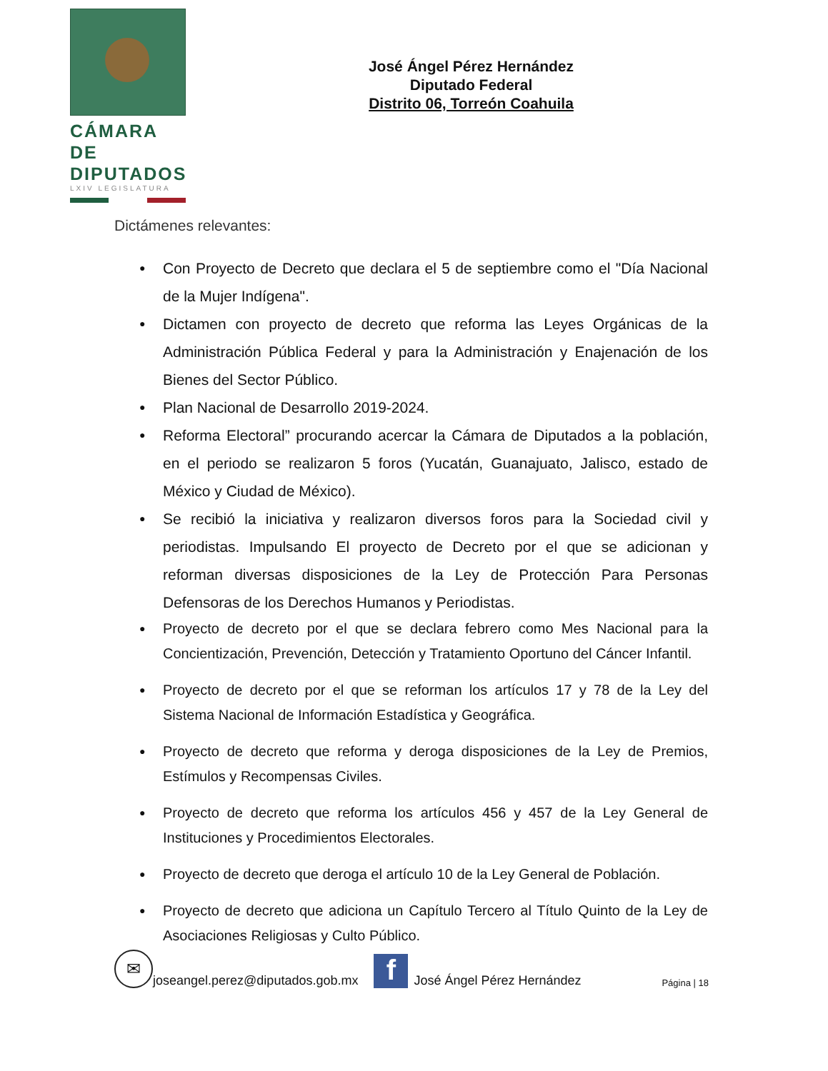CÁMARA DE
DIPUTADOS
LXIV LEGISLATURA
José Ángel Pérez Hernández
Diputado Federal
Distrito 06, Torreón Coahuila
Dictámenes relevantes:
Con Proyecto de Decreto que declara el 5 de septiembre como el "Día Nacional de la Mujer Indígena".
Dictamen con proyecto de decreto que reforma las Leyes Orgánicas de la Administración Pública Federal y para la Administración y Enajenación de los Bienes del Sector Público.
Plan Nacional de Desarrollo 2019-2024.
Reforma Electoral” procurando acercar la Cámara de Diputados a la población, en el periodo se realizaron 5 foros (Yucatán, Guanajuato, Jalisco, estado de México y Ciudad de México).
Se recibió la iniciativa y realizaron diversos foros para la Sociedad civil y periodistas. Impulsando El proyecto de Decreto por el que se adicionan y reforman diversas disposiciones de la Ley de Protección Para Personas Defensoras de los Derechos Humanos y Periodistas.
Proyecto de decreto por el que se declara febrero como Mes Nacional para la Concientización, Prevención, Detección y Tratamiento Oportuno del Cáncer Infantil.
Proyecto de decreto por el que se reforman los artículos 17 y 78 de la Ley del Sistema Nacional de Información Estadística y Geográfica.
Proyecto de decreto que reforma y deroga disposiciones de la Ley de Premios, Estímulos y Recompensas Civiles.
Proyecto de decreto que reforma los artículos 456 y 457 de la Ley General de Instituciones y Procedimientos Electorales.
Proyecto de decreto que deroga el artículo 10 de la Ley General de Población.
Proyecto de decreto que adiciona un Capítulo Tercero al Título Quinto de la Ley de Asociaciones Religiosas y Culto Público.
✉
joseangel.perez@diputados.gob.mx
f
José Ángel Pérez Hernández Página | 18